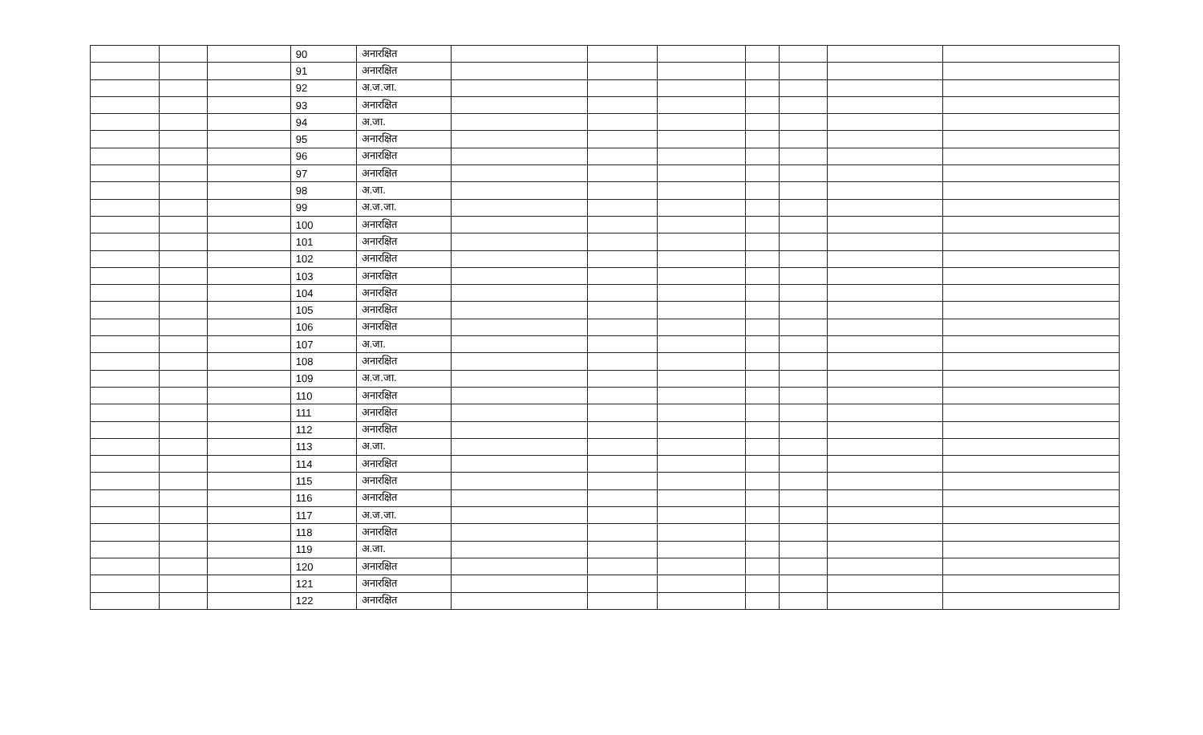| | | | 90 | अनारक्षित | | | | | | | |
| | | | 91 | अनारक्षित | | | | | | | |
| | | | 92 | अ.ज.जा. | | | | | | | |
| | | | 93 | अनारक्षित | | | | | | | |
| | | | 94 | अ.जा. | | | | | | | |
| | | | 95 | अनारक्षित | | | | | | | |
| | | | 96 | अनारक्षित | | | | | | | |
| | | | 97 | अनारक्षित | | | | | | | |
| | | | 98 | अ.जा. | | | | | | | |
| | | | 99 | अ.ज.जा. | | | | | | | |
| | | | 100 | अनारक्षित | | | | | | | |
| | | | 101 | अनारक्षित | | | | | | | |
| | | | 102 | अनारक्षित | | | | | | | |
| | | | 103 | अनारक्षित | | | | | | | |
| | | | 104 | अनारक्षित | | | | | | | |
| | | | 105 | अनारक्षित | | | | | | | |
| | | | 106 | अनारक्षित | | | | | | | |
| | | | 107 | अ.जा. | | | | | | | |
| | | | 108 | अनारक्षित | | | | | | | |
| | | | 109 | अ.ज.जा. | | | | | | | |
| | | | 110 | अनारक्षित | | | | | | | |
| | | | 111 | अनारक्षित | | | | | | | |
| | | | 112 | अनारक्षित | | | | | | | |
| | | | 113 | अ.जा. | | | | | | | |
| | | | 114 | अनारक्षित | | | | | | | |
| | | | 115 | अनारक्षित | | | | | | | |
| | | | 116 | अनारक्षित | | | | | | | |
| | | | 117 | अ.ज.जा. | | | | | | | |
| | | | 118 | अनारक्षित | | | | | | | |
| | | | 119 | अ.जा. | | | | | | | |
| | | | 120 | अनारक्षित | | | | | | | |
| | | | 121 | अनारक्षित | | | | | | | |
| | | | 122 | अनारक्षित | | | | | | | |